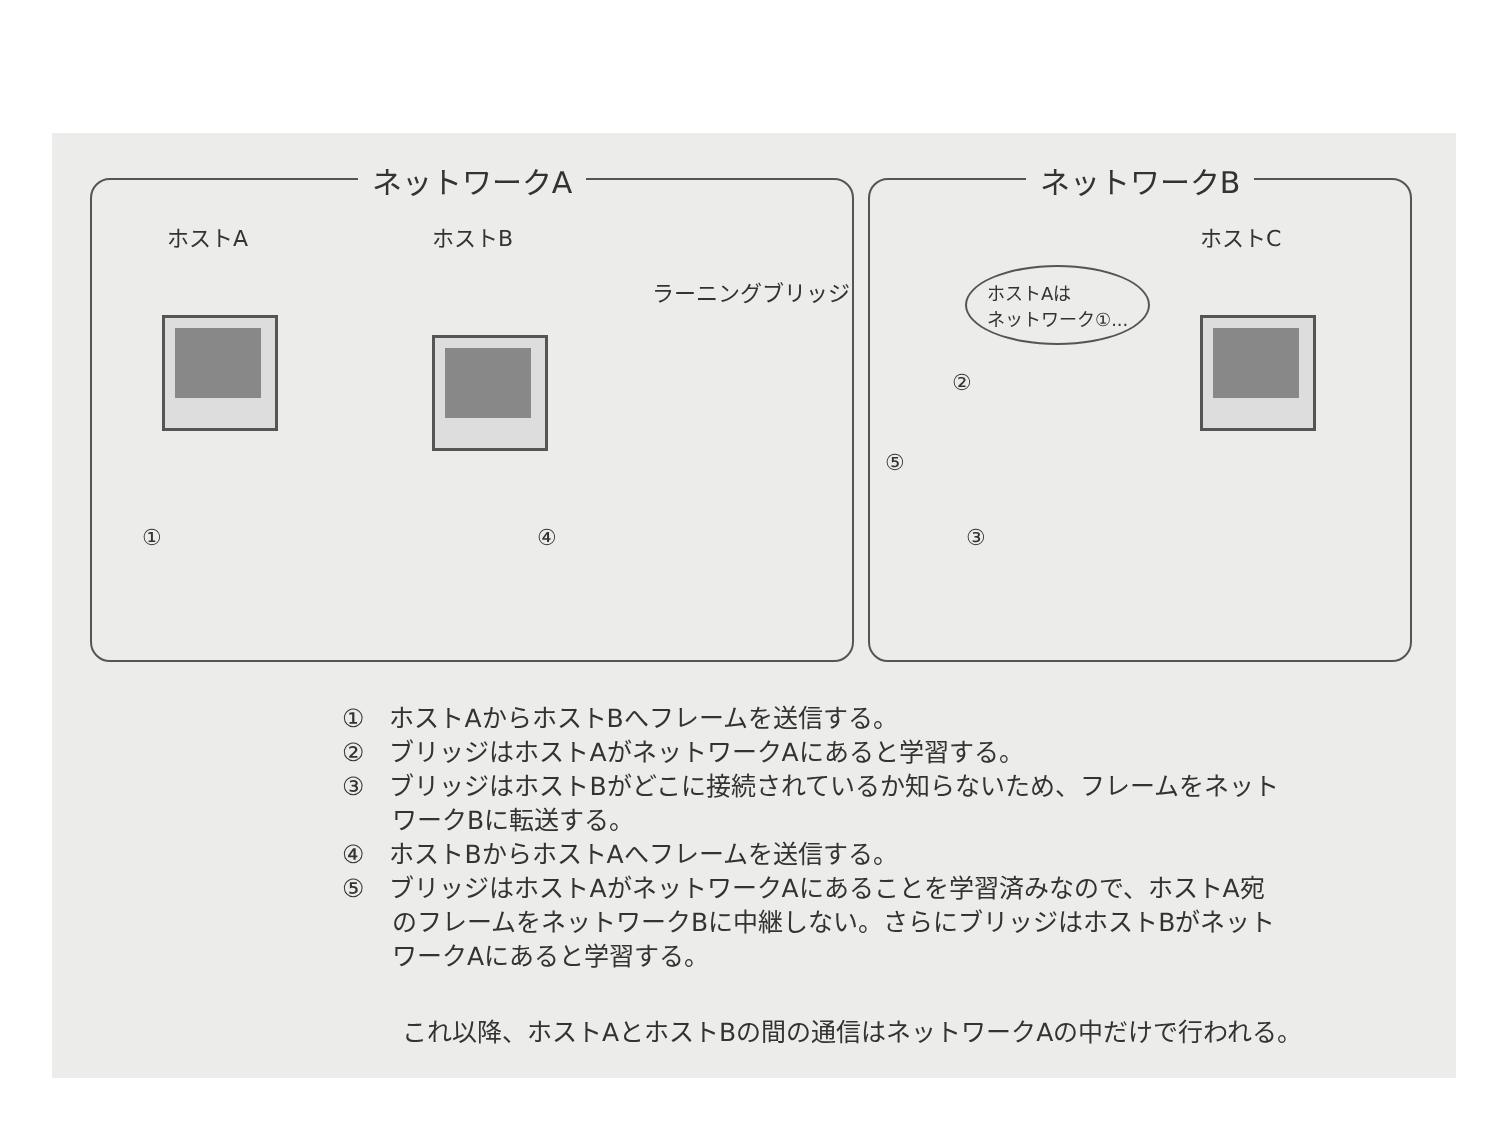ネットワークA
ホストA ホストB
ラーニングブリッジ
① ④
ネットワークB
ホストC
ホストAは
ネットワーク①...
②
⑤
③
①　ホストAからホストBへフレームを送信する。
②　ブリッジはホストAがネットワークAにあると学習する。
③　ブリッジはホストBがどこに接続されているか知らないため、フレームをネット
　　ワークBに転送する。
④　ホストBからホストAへフレームを送信する。
⑤　ブリッジはホストAがネットワークAにあることを学習済みなので、ホストA宛
　　のフレームをネットワークBに中継しない。さらにブリッジはホストBがネット
　　ワークAにあると学習する。
これ以降、ホストAとホストBの間の通信はネットワークAの中だけで行われる。